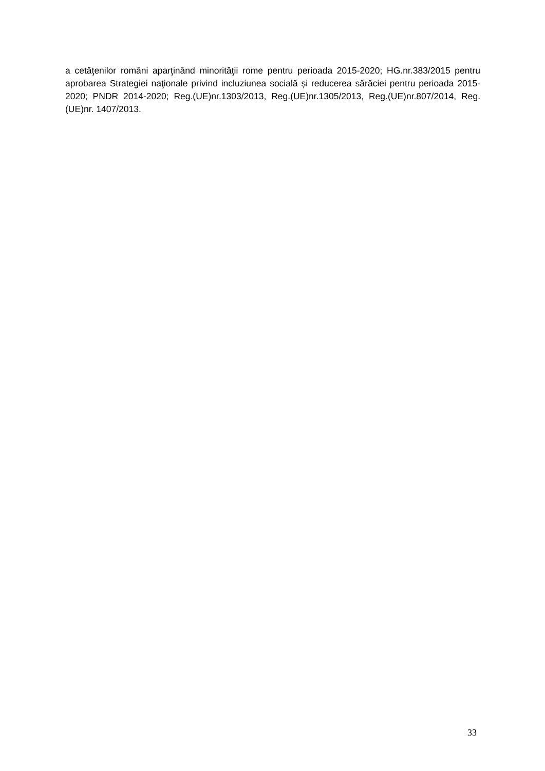a cetăţenilor români aparţinând minorităţii rome pentru perioada 2015-2020; HG.nr.383/2015 pentru aprobarea Strategiei naţionale privind incluziunea socială și reducerea sărăciei pentru perioada 2015-2020; PNDR 2014-2020; Reg.(UE)nr.1303/2013, Reg.(UE)nr.1305/2013, Reg.(UE)nr.807/2014, Reg.(UE)nr. 1407/2013.
33